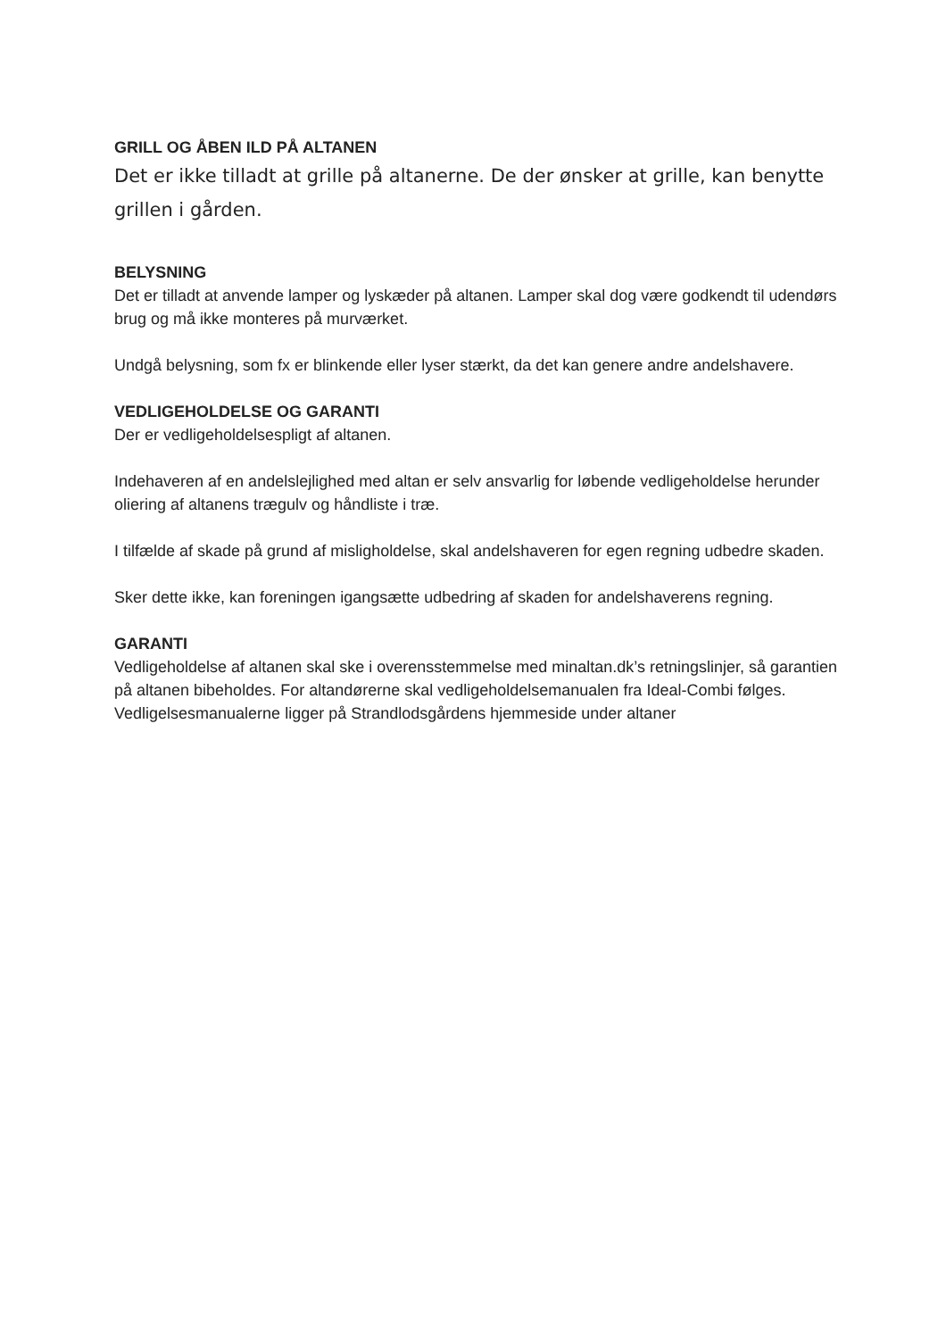GRILL OG ÅBEN ILD PÅ ALTANEN
Det er ikke tilladt at grille på altanerne. De der ønsker at grille, kan benytte grillen i gården.
BELYSNING
Det er tilladt at anvende lamper og lyskæder på altanen. Lamper skal dog være godkendt til udendørs brug og må ikke monteres på murværket.
Undgå belysning, som fx er blinkende eller lyser stærkt, da det kan genere andre andelshavere.
VEDLIGEHOLDELSE OG GARANTI
Der er vedligeholdelsespligt af altanen.
Indehaveren af en andelslejlighed med altan er selv ansvarlig for løbende vedligeholdelse herunder oliering af altanens trægulv og håndliste i træ.
I tilfælde af skade på grund af misligholdelse, skal andelshaveren for egen regning udbedre skaden.
Sker dette ikke, kan foreningen igangsætte udbedring af skaden for andelshaverens regning.
GARANTI
Vedligeholdelse af altanen skal ske i overensstemmelse med minaltan.dk’s retningslinjer, så garantien på altanen bibeholdes. For altandørerne skal vedligeholdelsemanualen fra Ideal-Combi følges. Vedligelsesmanualerne ligger på Strandlodsgårdens hjemmeside under altaner